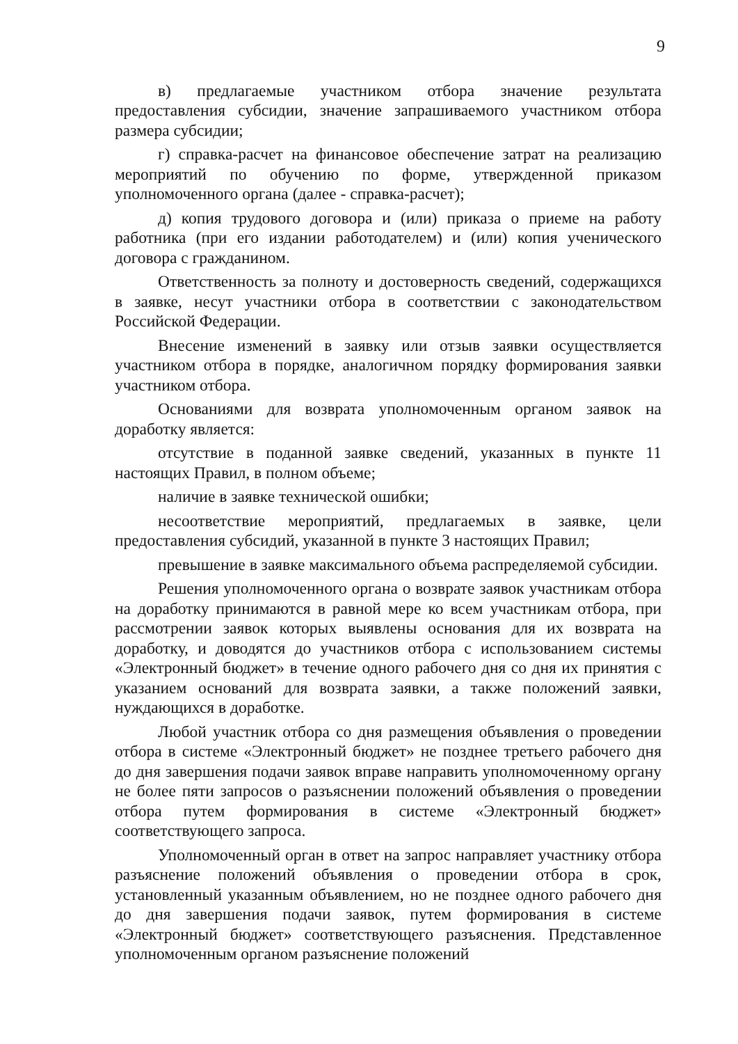9
в) предлагаемые участником отбора значение результата предоставления субсидии, значение запрашиваемого участником отбора размера субсидии;
г) справка-расчет на финансовое обеспечение затрат на реализацию мероприятий по обучению по форме, утвержденной приказом уполномоченного органа (далее - справка-расчет);
д) копия трудового договора и (или) приказа о приеме на работу работника (при его издании работодателем) и (или) копия ученического договора с гражданином.
Ответственность за полноту и достоверность сведений, содержащихся в заявке, несут участники отбора в соответствии с законодательством Российской Федерации.
Внесение изменений в заявку или отзыв заявки осуществляется участником отбора в порядке, аналогичном порядку формирования заявки участником отбора.
Основаниями для возврата уполномоченным органом заявок на доработку является:
отсутствие в поданной заявке сведений, указанных в пункте 11 настоящих Правил, в полном объеме;
наличие в заявке технической ошибки;
несоответствие мероприятий, предлагаемых в заявке, цели предоставления субсидий, указанной в пункте 3 настоящих Правил;
превышение в заявке максимального объема распределяемой субсидии.
Решения уполномоченного органа о возврате заявок участникам отбора на доработку принимаются в равной мере ко всем участникам отбора, при рассмотрении заявок которых выявлены основания для их возврата на доработку, и доводятся до участников отбора с использованием системы «Электронный бюджет» в течение одного рабочего дня со дня их принятия с указанием оснований для возврата заявки, а также положений заявки, нуждающихся в доработке.
Любой участник отбора со дня размещения объявления о проведении отбора в системе «Электронный бюджет» не позднее третьего рабочего дня до дня завершения подачи заявок вправе направить уполномоченному органу не более пяти запросов о разъяснении положений объявления о проведении отбора путем формирования в системе «Электронный бюджет» соответствующего запроса.
Уполномоченный орган в ответ на запрос направляет участнику отбора разъяснение положений объявления о проведении отбора в срок, установленный указанным объявлением, но не позднее одного рабочего дня до дня завершения подачи заявок, путем формирования в системе «Электронный бюджет» соответствующего разъяснения. Представленное уполномоченным органом разъяснение положений